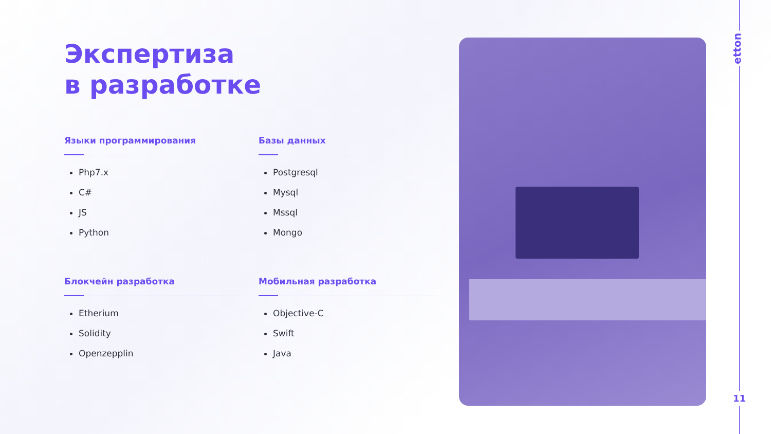Экспертиза
в разработке
Языки программирования
Php7.x
C#
JS
Python
Базы данных
Postgresql
Mysql
Mssql
Mongo
Блокчейн разработка
Etherium
Solidity
Openzepplin
Мобильная разработка
Objective-C
Swift
Java
etton
11